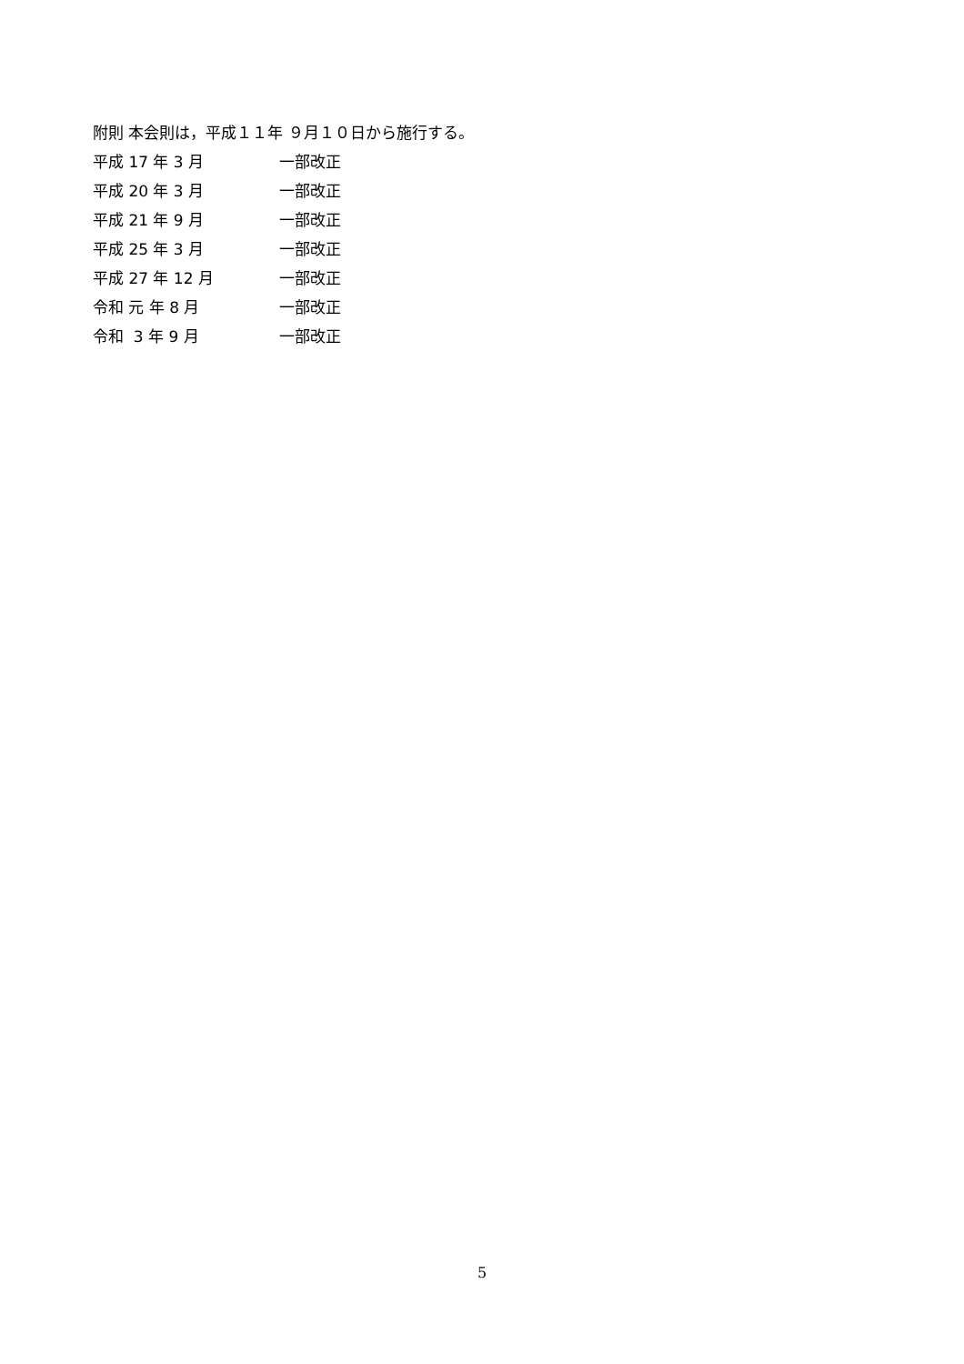附則 本会則は，平成１１年 ９月１０日から施行する。
平成 17 年 3 月 一部改正
平成 20 年 3 月 一部改正
平成 21 年 9 月 一部改正
平成 25 年 3 月 一部改正
平成 27 年 12 月 一部改正
令和 元 年 8 月 一部改正
令和 3 年 9 月 一部改正
5